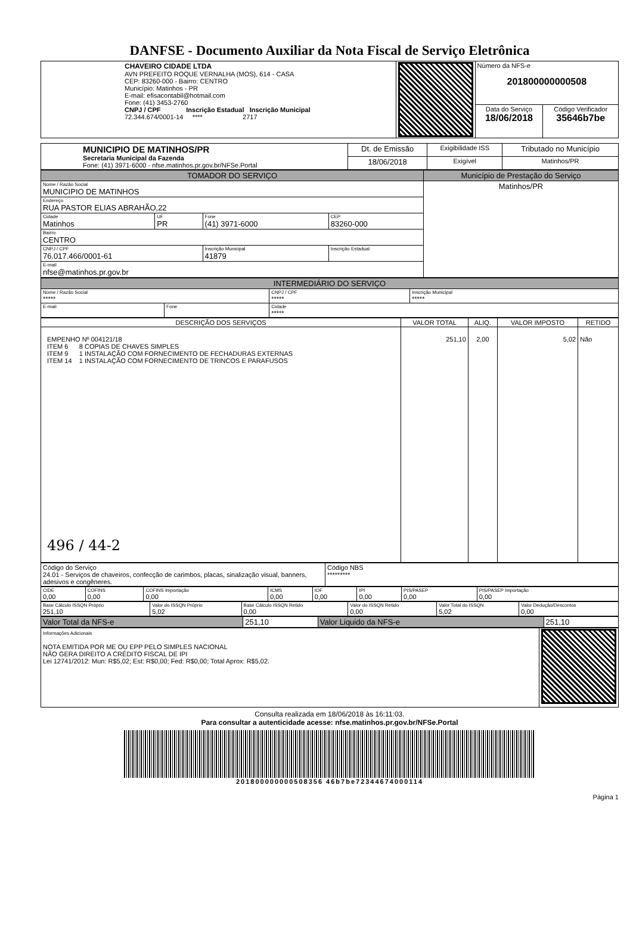DANFSE - Documento Auxiliar da Nota Fiscal de Serviço Eletrônica
| CHAVEIRO CIDADE LTDA AVN PREFEITO ROQUE VERNALHA (MOS), 614 - CASA CEP: 83260-000 - Bairro: CENTRO Município: Matinhos - PR E-mail: efisacontabil@hotmail.com Fone: (41) 3453-2760 CNPJ / CPF Inscrição Estadual Inscrição Municipal 72.344.674/0001-14 **** 2717 | | Número da NFS-e 201800000000508 | |
| | | Data do Serviço 18/06/2018 | Código Verificador 35646b7be |
| MUNICIPIO DE MATINHOS/PR Secretaria Municipal da Fazenda Fone: (41) 3971-6000 - nfse.matinhos.pr.gov.br/NFSe.Portal | Dt. de Emissão | Exigibilidade ISS | Tributado no Município |
| | 18/06/2018 | Exigível | Matinhos/PR |
| TOMADOR DO SERVIÇO | | | | Município de Prestação do Serviço |
| --- | --- | --- | --- | --- |
| Nome / Razão Social MUNICIPIO DE MATINHOS | | | | Matinhos/PR |
| Endereço RUA PASTOR ELIAS ABRAHÃO,22 | | | | |
| Cidade Matinhos | UF PR | Fone (41) 3971-6000 | CEP 83260-000 | |
| Bairro CENTRO | | | | |
| CNPJ / CPF 76.017.466/0001-61 | | Inscrição Municipal 41879 | Inscrição Estadual | |
| E-mail nfse@matinhos.pr.gov.br | | | | |
| INTERMEDIÁRIO DO SERVIÇO | | | |
| --- | --- | --- | --- |
| Nome / Razão Social ***** | | CNPJ / CPF ***** | Inscrição Municipal ***** |
| E-mail | Fone | Cidade ***** | |
| DESCRIÇÃO DOS SERVIÇOS | VALOR TOTAL | ALIQ. | VALOR IMPOSTO | RETIDO |
| --- | --- | --- | --- | --- |
| EMPENHO Nº 004121/18 ITEM 6 8 COPIAS DE CHAVES SIMPLES ITEM 9 1 INSTALAÇÃO COM FORNECIMENTO DE FECHADURAS EXTERNAS ITEM 14 1 INSTALAÇÃO COM FORNECIMENTO DE TRINCOS E PARAFUSOS 496 / 44-2 | 251,10 | 2,00 | 5,02 | Não |
| Código do Serviço 24.01 - Serviços de chaveiros, confecção de carimbos, placas, sinalização visual, banners, adesivos e congêneres. | Código NBS ********* |
| CIDE 0,00 | COFINS 0,00 | COFINS Importação 0,00 | ICMS 0,00 | IOF 0,00 | IPI 0,00 | PIS/PASEP 0,00 | PIS/PASEP Importação 0,00 |
| Base Cálculo ISSQN Próprio 251,10 | Valor do ISSQN Próprio 5,02 | Base Cálculo ISSQN Retido 0,00 | Valor do ISSQN Retido 0,00 | Valor Total do ISSQN 5,02 | Valor Dedução/Descontos 0,00 |
| Valor Total da NFS-e | 251,10 | Valor Liquido da NFS-e | 251,10 |
| Informações Adicionais NOTA EMITIDA POR ME OU EPP PELO SIMPLES NACIONAL NÃO GERA DIREITO A CRÉDITO FISCAL DE IPI Lei 12741/2012: Mun: R$5,02; Est: R$0,00; Fed: R$0,00; Total Aprox: R$5,02. | |
Consulta realizada em 18/06/2018 às 16:11:03.
Para consultar a autenticidade acesse: nfse.matinhos.pr.gov.br/NFSe.Portal
201800000000508356 46b7be72344674000114
Página 1